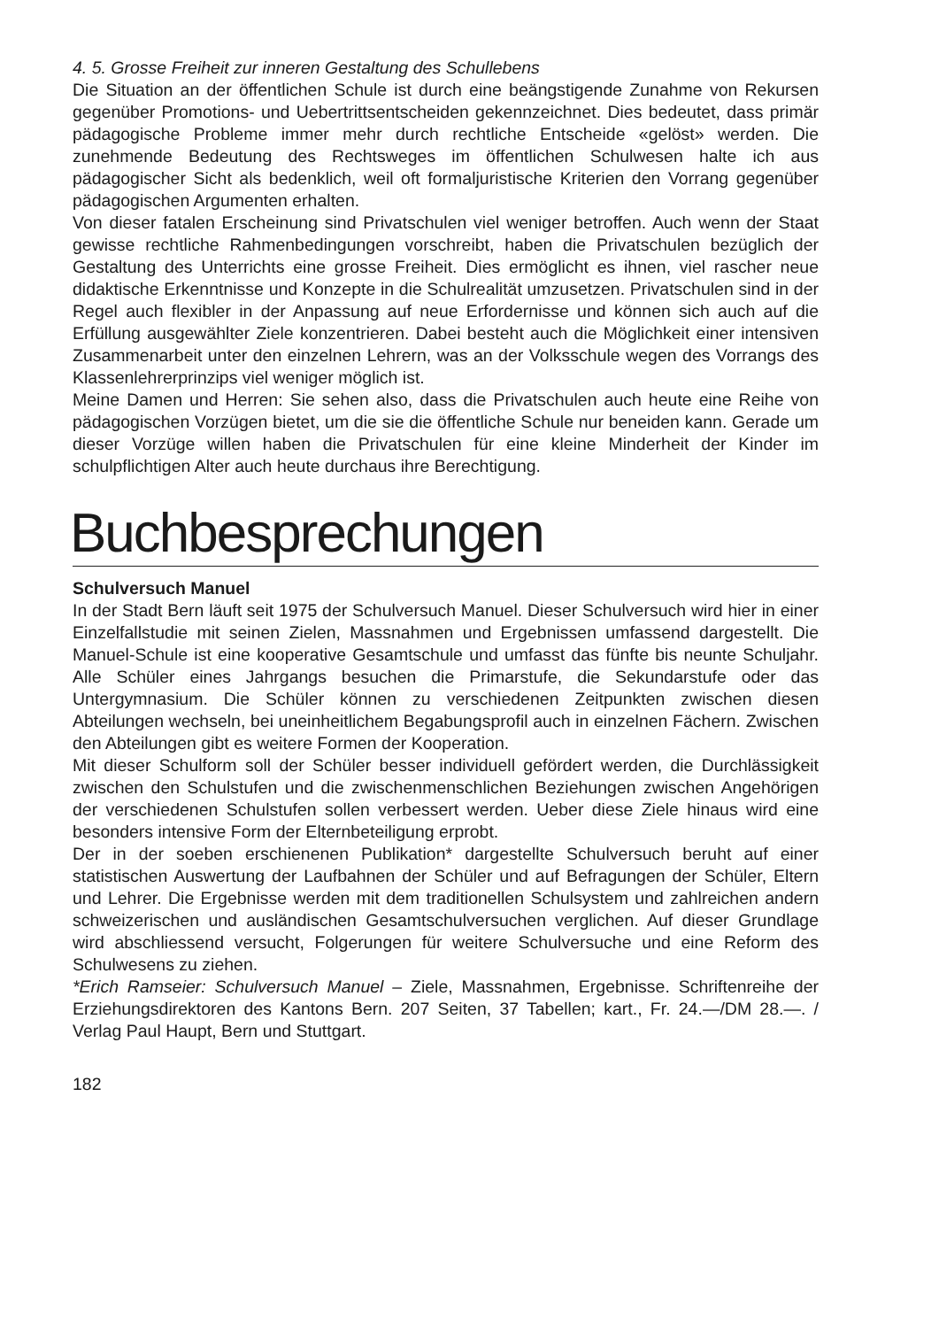4. 5. Grosse Freiheit zur inneren Gestaltung des Schullebens
Die Situation an der öffentlichen Schule ist durch eine beängstigende Zunahme von Rekursen gegenüber Promotions- und Uebertrittsentscheiden gekennzeichnet. Dies bedeutet, dass primär pädagogische Probleme immer mehr durch rechtliche Entscheide «gelöst» werden. Die zunehmende Bedeutung des Rechtsweges im öffentlichen Schulwesen halte ich aus pädagogischer Sicht als bedenklich, weil oft formaljuristische Kriterien den Vorrang gegenüber pädagogischen Argumenten erhalten.
Von dieser fatalen Erscheinung sind Privatschulen viel weniger betroffen. Auch wenn der Staat gewisse rechtliche Rahmenbedingungen vorschreibt, haben die Privatschulen bezüglich der Gestaltung des Unterrichts eine grosse Freiheit. Dies ermöglicht es ihnen, viel rascher neue didaktische Erkenntnisse und Konzepte in die Schulrealität umzusetzen. Privatschulen sind in der Regel auch flexibler in der Anpassung auf neue Erfordernisse und können sich auch auf die Erfüllung ausgewählter Ziele konzentrieren. Dabei besteht auch die Möglichkeit einer intensiven Zusammenarbeit unter den einzelnen Lehrern, was an der Volksschule wegen des Vorrangs des Klassenlehrerprinzips viel weniger möglich ist.
Meine Damen und Herren: Sie sehen also, dass die Privatschulen auch heute eine Reihe von pädagogischen Vorzügen bietet, um die sie die öffentliche Schule nur beneiden kann. Gerade um dieser Vorzüge willen haben die Privatschulen für eine kleine Minderheit der Kinder im schulpflichtigen Alter auch heute durchaus ihre Berechtigung.
Buchbesprechungen
Schulversuch Manuel
In der Stadt Bern läuft seit 1975 der Schulversuch Manuel. Dieser Schulversuch wird hier in einer Einzelfallstudie mit seinen Zielen, Massnahmen und Ergebnissen umfassend dargestellt. Die Manuel-Schule ist eine kooperative Gesamtschule und umfasst das fünfte bis neunte Schuljahr. Alle Schüler eines Jahrgangs besuchen die Primarstufe, die Sekundarstufe oder das Untergymnasium. Die Schüler können zu verschiedenen Zeitpunkten zwischen diesen Abteilungen wechseln, bei uneinheitlichem Begabungsprofil auch in einzelnen Fächern. Zwischen den Abteilungen gibt es weitere Formen der Kooperation.
Mit dieser Schulform soll der Schüler besser individuell gefördert werden, die Durchlässigkeit zwischen den Schulstufen und die zwischenmenschlichen Beziehungen zwischen Angehörigen der verschiedenen Schulstufen sollen verbessert werden. Ueber diese Ziele hinaus wird eine besonders intensive Form der Elternbeteiligung erprobt.
Der in der soeben erschienenen Publikation* dargestellte Schulversuch beruht auf einer statistischen Auswertung der Laufbahnen der Schüler und auf Befragungen der Schüler, Eltern und Lehrer. Die Ergebnisse werden mit dem traditionellen Schulsystem und zahlreichen andern schweizerischen und ausländischen Gesamtschulversuchen verglichen. Auf dieser Grundlage wird abschliessend versucht, Folgerungen für weitere Schulversuche und eine Reform des Schulwesens zu ziehen.
*Erich Ramseier: Schulversuch Manuel – Ziele, Massnahmen, Ergebnisse. Schriftenreihe der Erziehungsdirektoren des Kantons Bern. 207 Seiten, 37 Tabellen; kart., Fr. 24.—/DM 28.—. / Verlag Paul Haupt, Bern und Stuttgart.
182